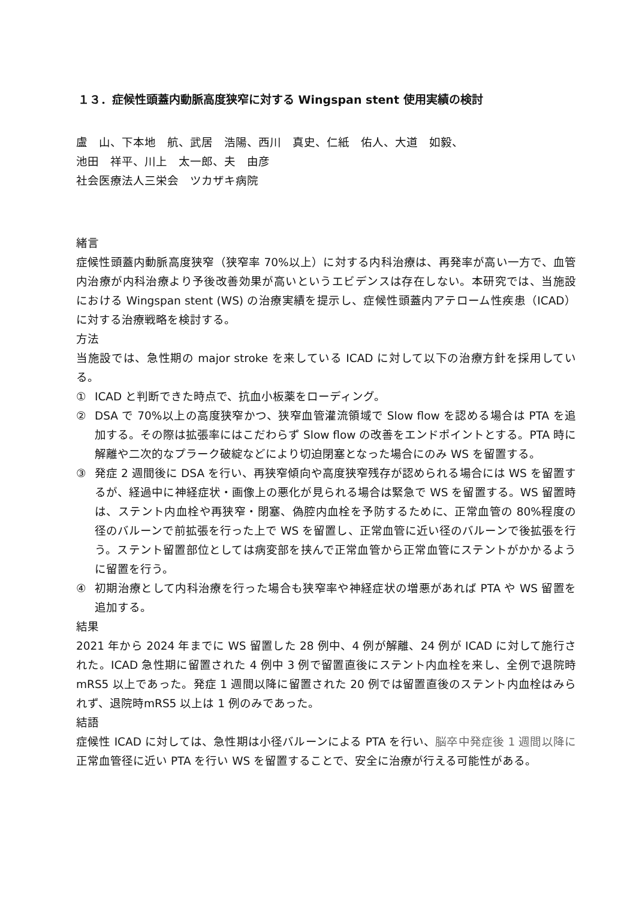１３．症候性頭蓋内動脈高度狭窄に対する Wingspan stent 使用実績の検討
盧　山、下本地　航、武居　浩陽、西川　真史、仁紙　佑人、大道　如毅、
池田　祥平、川上　太一郎、夫　由彦
社会医療法人三栄会　ツカザキ病院
緒言
症候性頭蓋内動脈高度狭窄（狭窄率 70%以上）に対する内科治療は、再発率が高い一方で、血管内治療が内科治療より予後改善効果が高いというエビデンスは存在しない。本研究では、当施設における Wingspan stent (WS) の治療実績を提示し、症候性頭蓋内アテローム性疾患（ICAD）に対する治療戦略を検討する。
方法
当施設では、急性期の major stroke を来している ICAD に対して以下の治療方針を採用している。
① ICAD と判断できた時点で、抗血小板薬をローディング。
② DSA で 70%以上の高度狭窄かつ、狭窄血管灌流領域で Slow flow を認める場合は PTA を追加する。その際は拡張率にはこだわらず Slow flow の改善をエンドポイントとする。PTA 時に解離や二次的なプラーク破綻などにより切迫閉塞となった場合にのみ WS を留置する。
③ 発症 2 週間後に DSA を行い、再狭窄傾向や高度狭窄残存が認められる場合には WS を留置するが、経過中に神経症状・画像上の悪化が見られる場合は緊急で WS を留置する。WS 留置時は、ステント内血栓や再狭窄・閉塞、偽腔内血栓を予防するために、正常血管の 80%程度の径のバルーンで前拡張を行った上で WS を留置し、正常血管に近い径のバルーンで後拡張を行う。ステント留置部位としては病変部を挟んで正常血管から正常血管にステントがかかるように留置を行う。
④ 初期治療として内科治療を行った場合も狭窄率や神経症状の増悪があれば PTA や WS 留置を追加する。
結果
2021 年から 2024 年までに WS 留置した 28 例中、4 例が解離、24 例が ICAD に対して施行された。ICAD 急性期に留置された 4 例中 3 例で留置直後にステント内血栓を来し、全例で退院時mRS5 以上であった。発症 1 週間以降に留置された 20 例では留置直後のステント内血栓はみられず、退院時mRS5 以上は 1 例のみであった。
結語
症候性 ICAD に対しては、急性期は小径バルーンによる PTA を行い、脳卒中発症後 1 週間以降に正常血管径に近い PTA を行い WS を留置することで、安全に治療が行える可能性がある。